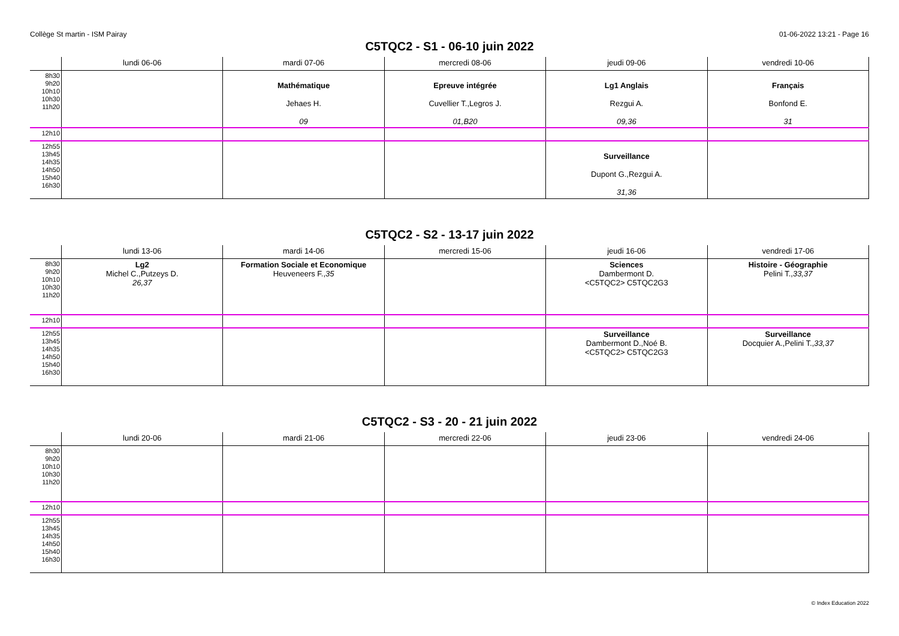Collège St martin - ISM Pairay 01-06-2022 13:21 - Page 16
C5TQC2 - S1 - 06-10 juin 2022
| | lundi 06-06 | mardi 07-06 | mercredi 08-06 | jeudi 09-06 | vendredi 10-06 |
| --- | --- | --- | --- | --- | --- |
| 8h30 9h20 10h10 10h30 11h20 | | Mathématique Jehaes H. 09 | Epreuve intégrée Cuvellier T.,Legros J. 01,B20 | Lg1 Anglais Rezgui A. 09,36 | Français Bonfond E. 31 |
| 12h10 | | | | | |
| 12h55 13h45 14h35 14h50 15h40 16h30 | | | | Surveillance Dupont G.,Rezgui A. 31,36 | |
C5TQC2 - S2 - 13-17 juin 2022
| | lundi 13-06 | mardi 14-06 | mercredi 15-06 | jeudi 16-06 | vendredi 17-06 |
| --- | --- | --- | --- | --- | --- |
| 8h30 9h20 10h10 10h30 11h20 | Lg2 Michel C.,Putzeys D. 26,37 | Formation Sociale et Economique Heuveneers F., 35 | | Sciences Dambermont D. <C5TQC2> C5TQC2G3 | Histoire - Géographie Pelini T., 33,37 |
| 12h10 | | | | | |
| 12h55 13h45 14h35 14h50 15h40 16h30 | | | | Surveillance Dambermont D.,Noé B. <C5TQC2> C5TQC2G3 | Surveillance Docquier A.,Pelini T., 33,37 |
C5TQC2 - S3 - 20 - 21 juin 2022
| | lundi 20-06 | mardi 21-06 | mercredi 22-06 | jeudi 23-06 | vendredi 24-06 |
| --- | --- | --- | --- | --- | --- |
| 8h30 9h20 10h10 10h30 11h20 | | | | | |
| 12h10 | | | | | |
| 12h55 13h45 14h35 14h50 15h40 16h30 | | | | | |
© Index Education 2022